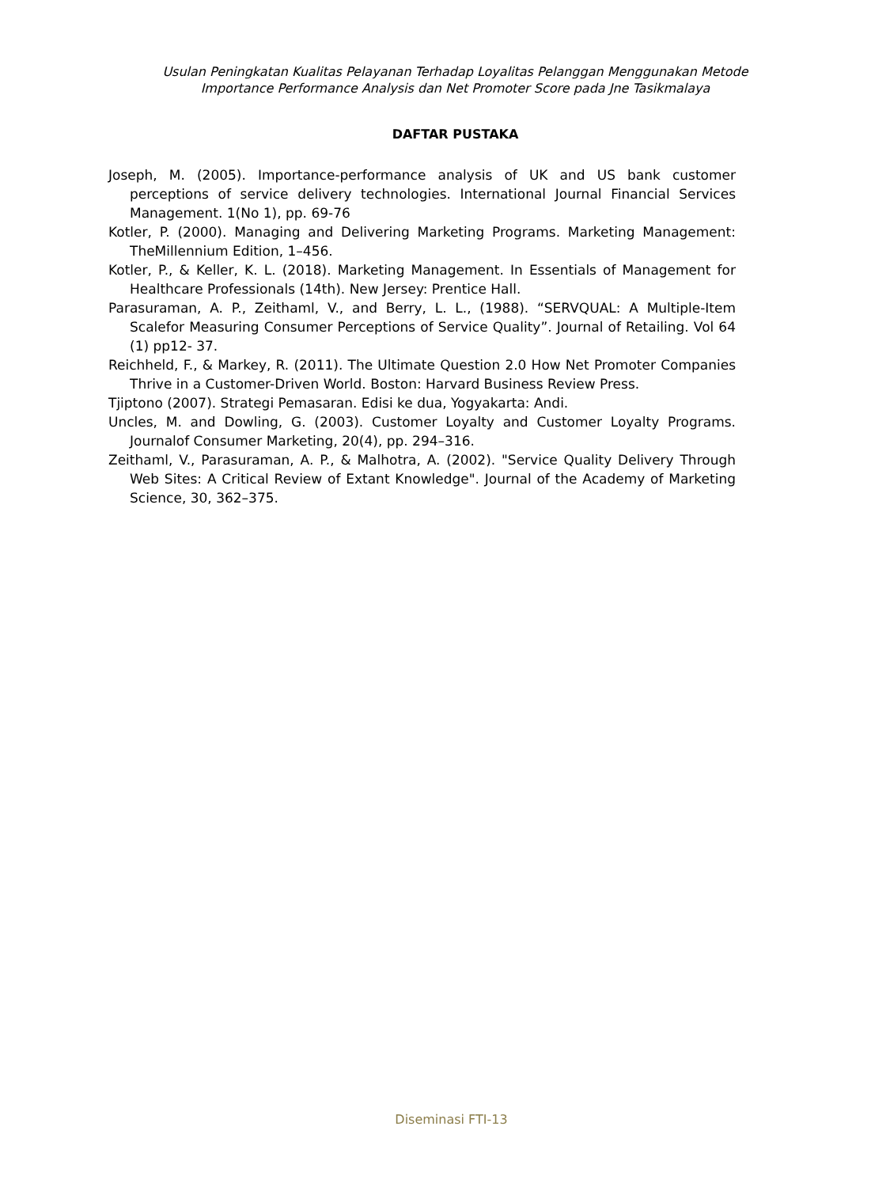Usulan Peningkatan Kualitas Pelayanan Terhadap Loyalitas Pelanggan Menggunakan Metode
Importance Performance Analysis dan Net Promoter Score pada Jne Tasikmalaya
DAFTAR PUSTAKA
Joseph, M. (2005). Importance-performance analysis of UK and US bank customer perceptions of service delivery technologies. International Journal Financial Services Management. 1(No 1), pp. 69-76
Kotler, P. (2000). Managing and Delivering Marketing Programs. Marketing Management: TheMillennium Edition, 1–456.
Kotler, P., & Keller, K. L. (2018). Marketing Management. In Essentials of Management for Healthcare Professionals (14th). New Jersey: Prentice Hall.
Parasuraman, A. P., Zeithaml, V., and Berry, L. L., (1988). “SERVQUAL: A Multiple-Item Scalefor Measuring Consumer Perceptions of Service Quality”. Journal of Retailing. Vol 64 (1) pp12- 37.
Reichheld, F., & Markey, R. (2011). The Ultimate Question 2.0 How Net Promoter Companies Thrive in a Customer-Driven World. Boston: Harvard Business Review Press.
Tjiptono (2007). Strategi Pemasaran. Edisi ke dua, Yogyakarta: Andi.
Uncles, M. and Dowling, G. (2003). Customer Loyalty and Customer Loyalty Programs. Journalof Consumer Marketing, 20(4), pp. 294–316.
Zeithaml, V., Parasuraman, A. P., & Malhotra, A. (2002). "Service Quality Delivery Through Web Sites: A Critical Review of Extant Knowledge". Journal of the Academy of Marketing Science, 30, 362–375.
Diseminasi FTI-13